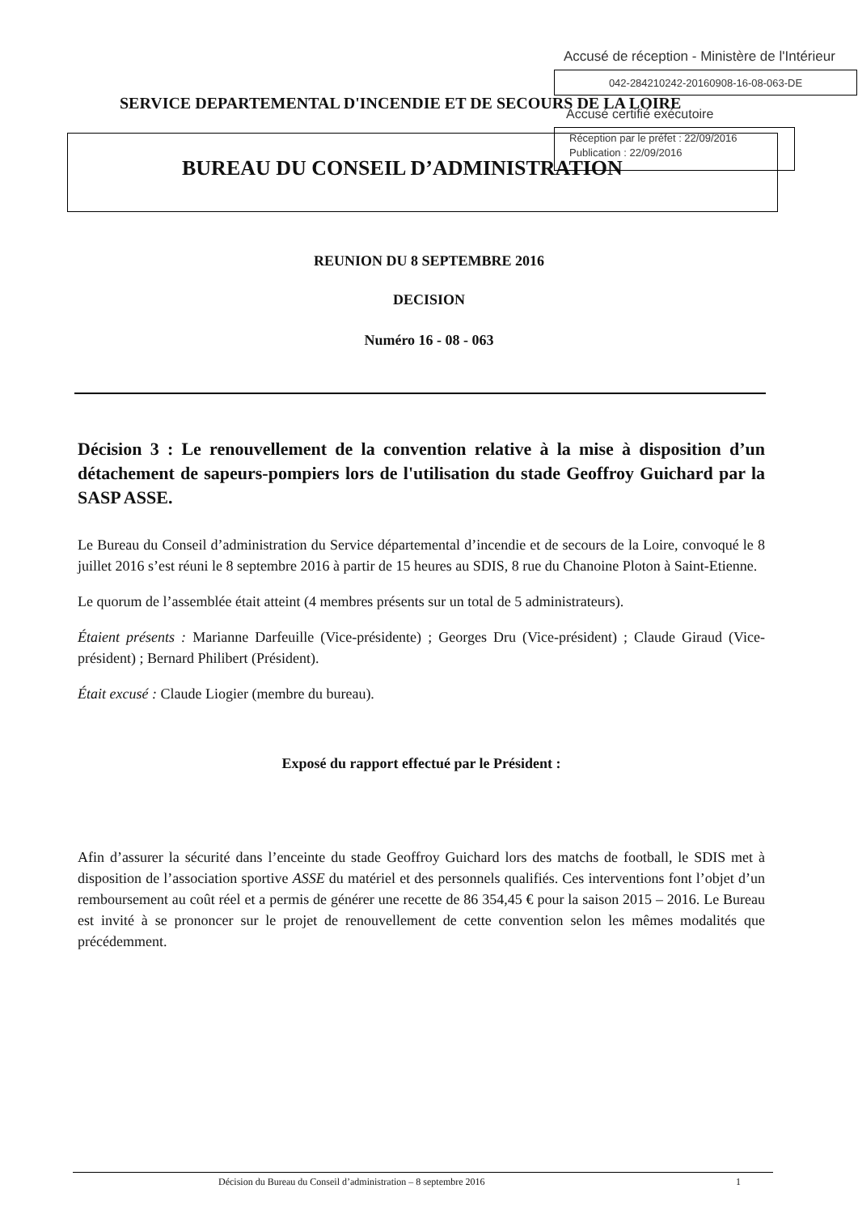SERVICE DEPARTEMENTAL D'INCENDIE ET DE SECOURS DE LA LOIRE
BUREAU DU CONSEIL D’ADMINISTRATION
Accusé de réception - Ministère de l'Intérieur
042-284210242-20160908-16-08-063-DE
Accusé certifié exécutoire
Réception par le préfet : 22/09/2016
Publication : 22/09/2016
REUNION DU 8 SEPTEMBRE 2016
DECISION
Numéro 16 - 08 - 063
Décision 3 : Le renouvellement de la convention relative à la mise à disposition d’un détachement de sapeurs-pompiers lors de l'utilisation du stade Geoffroy Guichard par la SASP ASSE.
Le Bureau du Conseil d’administration du Service départemental d’incendie et de secours de la Loire, convoqué le 8 juillet 2016 s’est réuni le 8 septembre 2016 à partir de 15 heures au SDIS, 8 rue du Chanoine Ploton à Saint-Etienne.
Le quorum de l’assemblée était atteint (4 membres présents sur un total de 5 administrateurs).
Étaient présents : Marianne Darfeuille (Vice-présidente) ; Georges Dru (Vice-président) ; Claude Giraud (Vice-président) ; Bernard Philibert (Président).
Était excusé : Claude Liogier (membre du bureau).
Exposé du rapport effectué par le Président :
Afin d’assurer la sécurité dans l’enceinte du stade Geoffroy Guichard lors des matchs de football, le SDIS met à disposition de l’association sportive ASSE du matériel et des personnels qualifiés. Ces interventions font l’objet d’un remboursement au coût réel et a permis de générer une recette de 86 354,45 € pour la saison 2015 – 2016. Le Bureau est invité à se prononcer sur le projet de renouvellement de cette convention selon les mêmes modalités que précédemment.
Décision du Bureau du Conseil d’administration – 8 septembre 2016 1